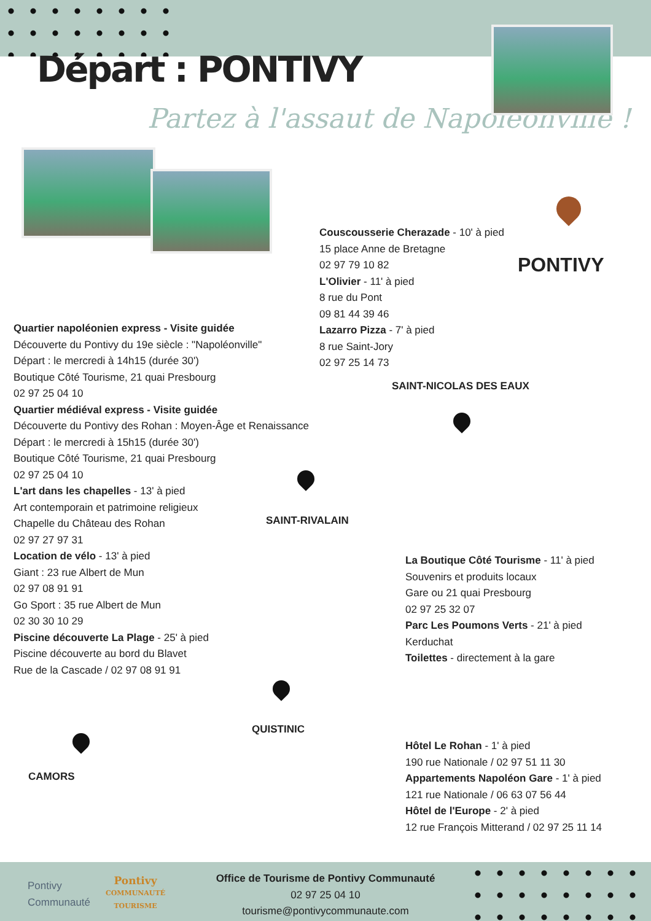Départ : PONTIVY
Partez à l'assaut de Napoléonville !
PONTIVY
Couscousserie Cherazade - 10' à pied
15 place Anne de Bretagne
02 97 79 10 82
L'Olivier - 11' à pied
8 rue du Pont
09 81 44 39 46
Lazarro Pizza - 7' à pied
8 rue Saint-Jory
02 97 25 14 73
Quartier napoléonien express - Visite guidée
Découverte du Pontivy du 19e siècle : "Napoléonville"
Départ : le mercredi à 14h15 (durée 30')
Boutique Côté Tourisme, 21 quai Presbourg
02 97 25 04 10
Quartier médiéval express - Visite guidée
Découverte du Pontivy des Rohan : Moyen-Âge et Renaissance
Départ : le mercredi à 15h15 (durée 30')
Boutique Côté Tourisme, 21 quai Presbourg
02 97 25 04 10
L'art dans les chapelles - 13' à pied
Art contemporain et patrimoine religieux
Chapelle du Château des Rohan
02 97 27 97 31
Location de vélo - 13' à pied
Giant : 23 rue Albert de Mun
02 97 08 91 91
Go Sport : 35 rue Albert de Mun
02 30 30 10 29
Piscine découverte La Plage - 25' à pied
Piscine découverte au bord du Blavet
Rue de la Cascade / 02 97 08 91 91
SAINT-NICOLAS DES EAUX
SAINT-RIVALAIN
QUISTINIC
CAMORS
La Boutique Côté Tourisme - 11' à pied
Souvenirs et produits locaux
Gare ou 21 quai Presbourg
02 97 25 32 07
Parc Les Poumons Verts - 21' à pied
Kerduchat
Toilettes - directement à la gare
Hôtel Le Rohan - 1' à pied
190 rue Nationale / 02 97 51 11 30
Appartements Napoléon Gare - 1' à pied
121 rue Nationale / 06 63 07 56 44
Hôtel de l'Europe - 2' à pied
12 rue François Mitterand / 02 97 25 11 14
Pontivy
Communauté
Pontivy
COMMUNAUTÉ
TOURISME
Office de Tourisme de Pontivy Communauté
02 97 25 04 10
tourisme@pontivycommunaute.com